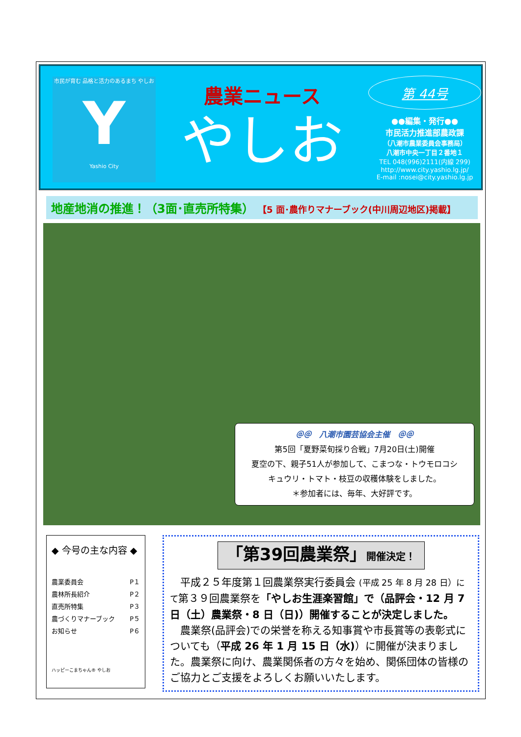市民が育む 品格と活力のあるまち やしお
Y
Yashio City
農業ニュース
やしお
第 44号
●●編集・発行●●
市民活力推進部農政課
（八潮市農業委員会事務局）
八潮市中央一丁目２番地１
TEL 048(996)2111(内線 299)
http://www.city.yashio.lg.jp/
E-mail :nosei@city.yashio.lg.jp
地産地消の推進！（3面･直売所特集） 【5 面･農作りマナーブック(中川周辺地区)掲載】
＠＠　八潮市園芸協会主催　＠＠
第5回「夏野菜旬採り合戦」7月20日(土)開催
夏空の下、親子51人が参加して、こまつな・トウモロコシ
キュウリ・トマト・枝豆の収穫体験をしました。
＊参加者には、毎年、大好評です。
◆ 今号の主な内容 ◆
農業委員会 P１
農林所長紹介 P２
直売所特集 P３
農づくりマナーブック P５
お知らせ P６
ハッピーこまちゃん® やしお
「第39回農業祭」開催決定！
　平成２５年度第１回農業祭実行委員会 (平成 25 年 8 月 28 日）にて第３９回農業祭を「やしお生涯楽習館」で（品評会・12 月 7 日（土）農業祭・8 日（日)）開催することが決定しました。
　農業祭(品評会)での栄誉を称える知事賞や市長賞等の表彰式についても（平成 26 年 1 月 15 日（水)）に開催が決まりました。農業祭に向け、農業関係者の方々を始め、関係団体の皆様のご協力とご支援をよろしくお願いいたします。